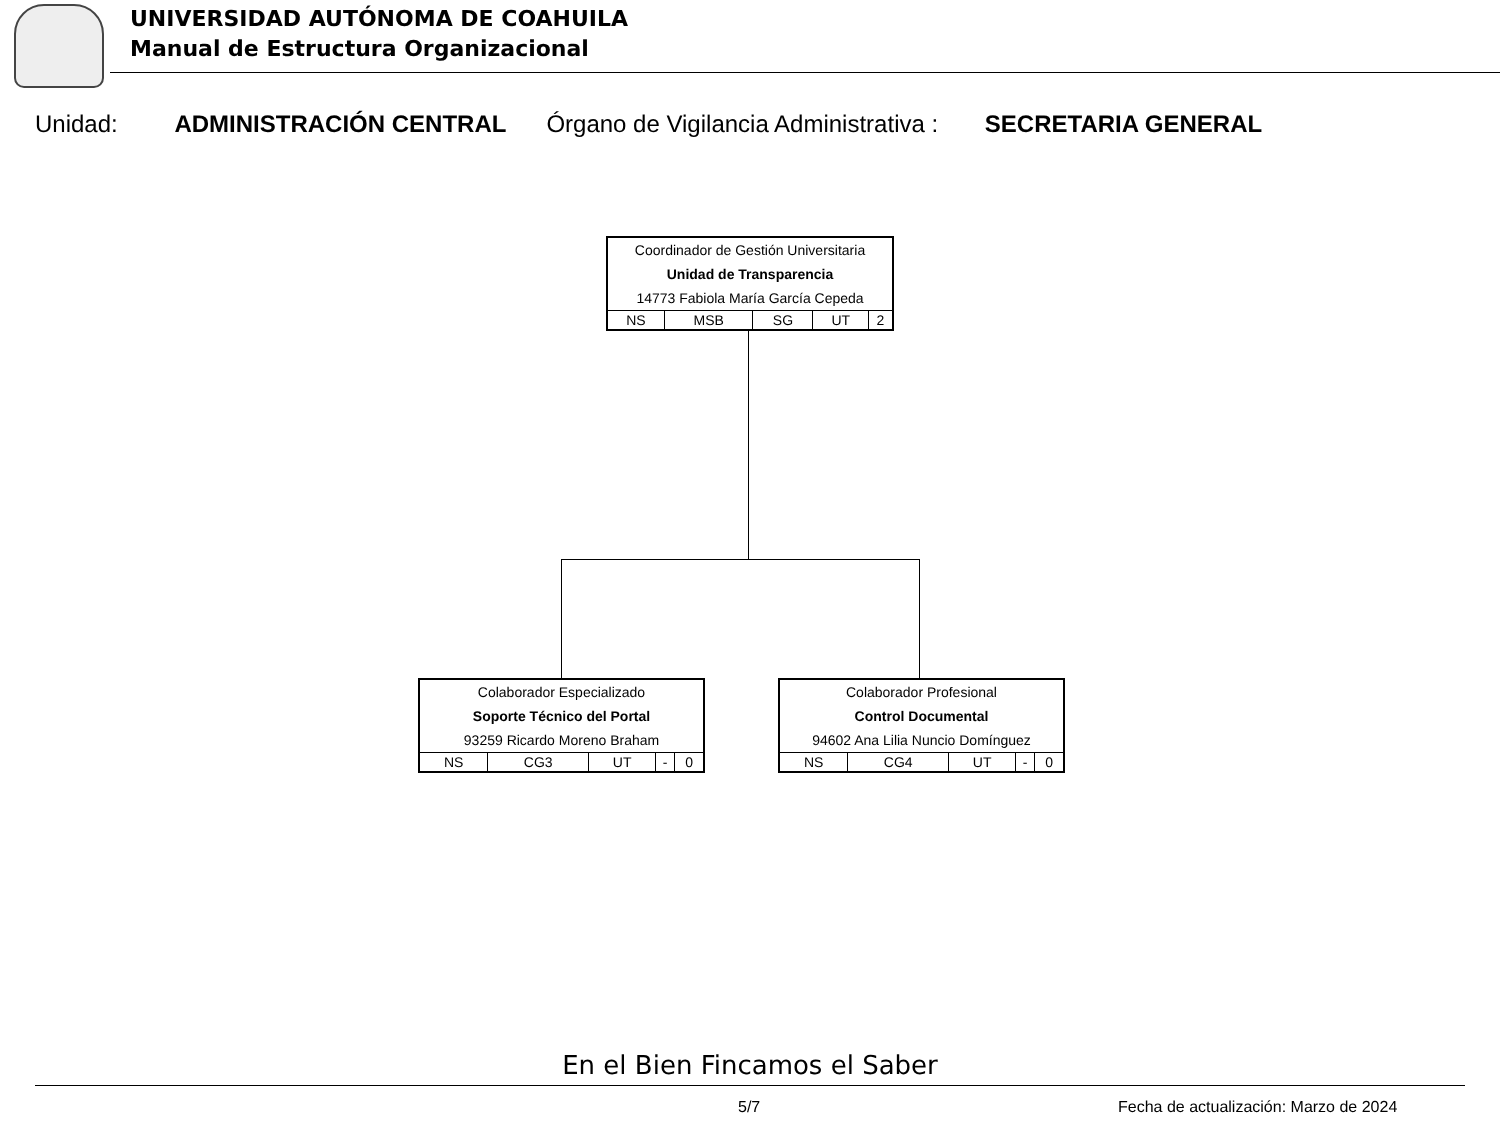UNIVERSIDAD AUTÓNOMA DE COAHUILA
Manual de Estructura Organizacional
Unidad: ADMINISTRACIÓN CENTRAL Órgano de Vigilancia Administrativa : SECRETARIA GENERAL
Coordinador de Gestión Universitaria
Unidad de Transparencia
14773 Fabiola María García Cepeda
| NS | MSB | SG | UT | 2 |
Colaborador Especializado
Soporte Técnico del Portal
93259 Ricardo Moreno Braham
| NS | CG3 | UT | - | 0 |
Colaborador Profesional
Control Documental
94602 Ana Lilia Nuncio Domínguez
| NS | CG4 | UT | - | 0 |
En el Bien Fincamos el Saber
5/7
Fecha de actualización: Marzo de 2024